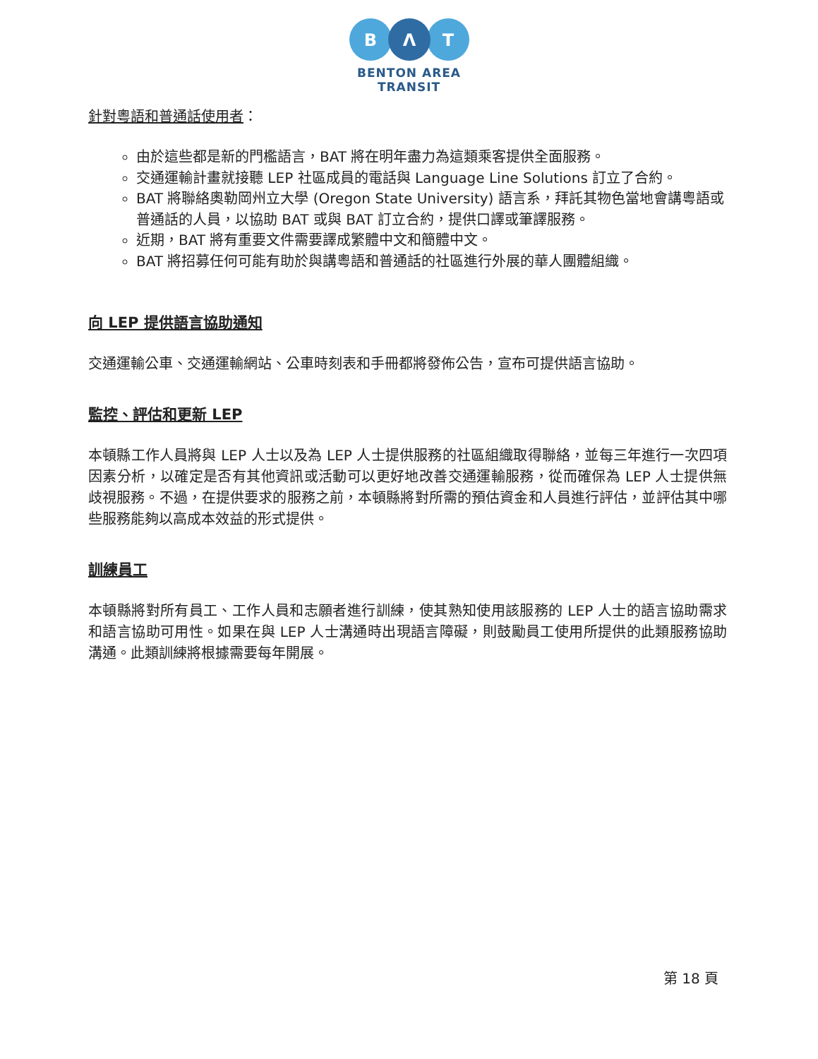B
Λ
T
BENTON AREA
TRANSIT
針對粵語和普通話使用者：
由於這些都是新的門檻語言，BAT 將在明年盡力為這類乘客提供全面服務。
交通運輸計畫就接聽 LEP 社區成員的電話與 Language Line Solutions 訂立了合約。
BAT 將聯絡奧勒岡州立大學 (Oregon State University) 語言系，拜託其物色當地會講粵語或普通話的人員，以協助 BAT 或與 BAT 訂立合約，提供口譯或筆譯服務。
近期，BAT 將有重要文件需要譯成繁體中文和簡體中文。
BAT 將招募任何可能有助於與講粵語和普通話的社區進行外展的華人團體組織。
向 LEP 提供語言協助通知
交通運輸公車、交通運輸網站、公車時刻表和手冊都將發佈公告，宣布可提供語言協助。
監控、評估和更新 LEP
本頓縣工作人員將與 LEP 人士以及為 LEP 人士提供服務的社區組織取得聯絡，並每三年進行一次四項因素分析，以確定是否有其他資訊或活動可以更好地改善交通運輸服務，從而確保為 LEP 人士提供無歧視服務。不過，在提供要求的服務之前，本頓縣將對所需的預估資金和人員進行評估，並評估其中哪些服務能夠以高成本效益的形式提供。
訓練員工
本頓縣將對所有員工、工作人員和志願者進行訓練，使其熟知使用該服務的 LEP 人士的語言協助需求和語言協助可用性。如果在與 LEP 人士溝通時出現語言障礙，則鼓勵員工使用所提供的此類服務協助溝通。此類訓練將根據需要每年開展。
第 18 頁